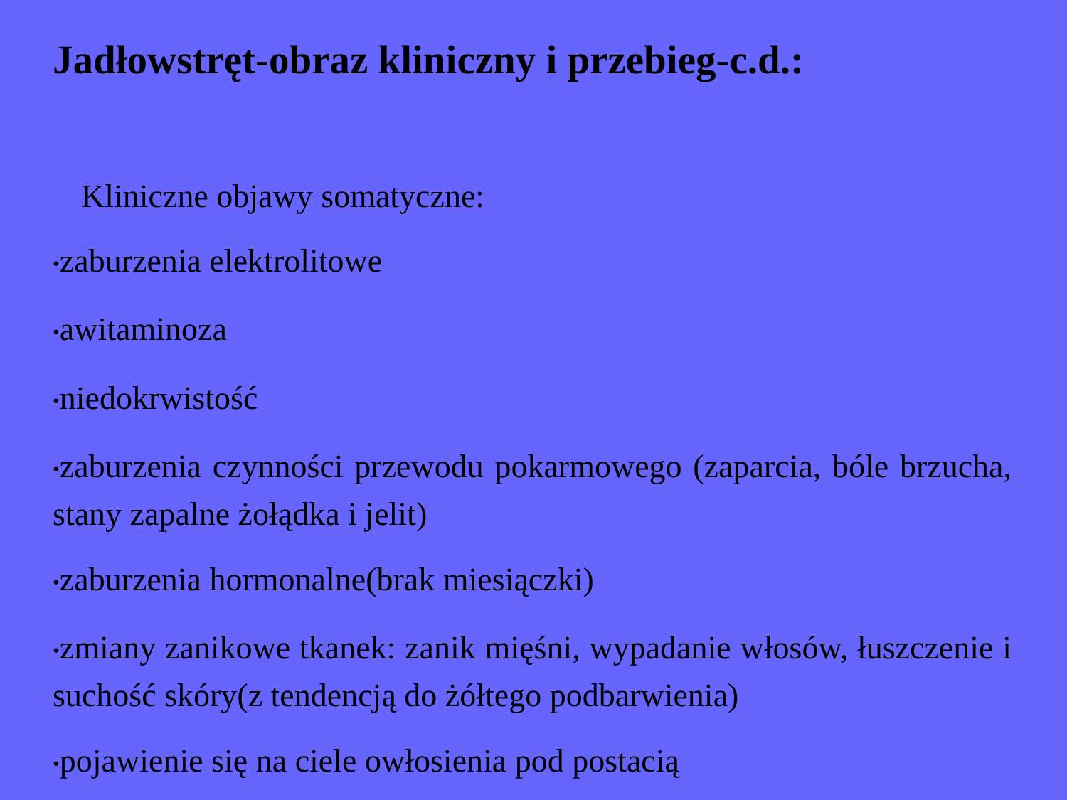Jadłowstręt-obraz kliniczny i przebieg-c.d.:
Kliniczne objawy somatyczne:
•zaburzenia elektrolitowe
•awitaminoza
•niedokrwistość
•zaburzenia czynności przewodu pokarmowego (zaparcia, bóle brzucha, stany zapalne żołądka i jelit)
•zaburzenia hormonalne(brak miesiączki)
•zmiany zanikowe tkanek: zanik mięśni, wypadanie włosów, łuszczenie i suchość skóry(z tendencją do żółtego podbarwienia)
•pojawienie się na ciele owłosienia pod postacią